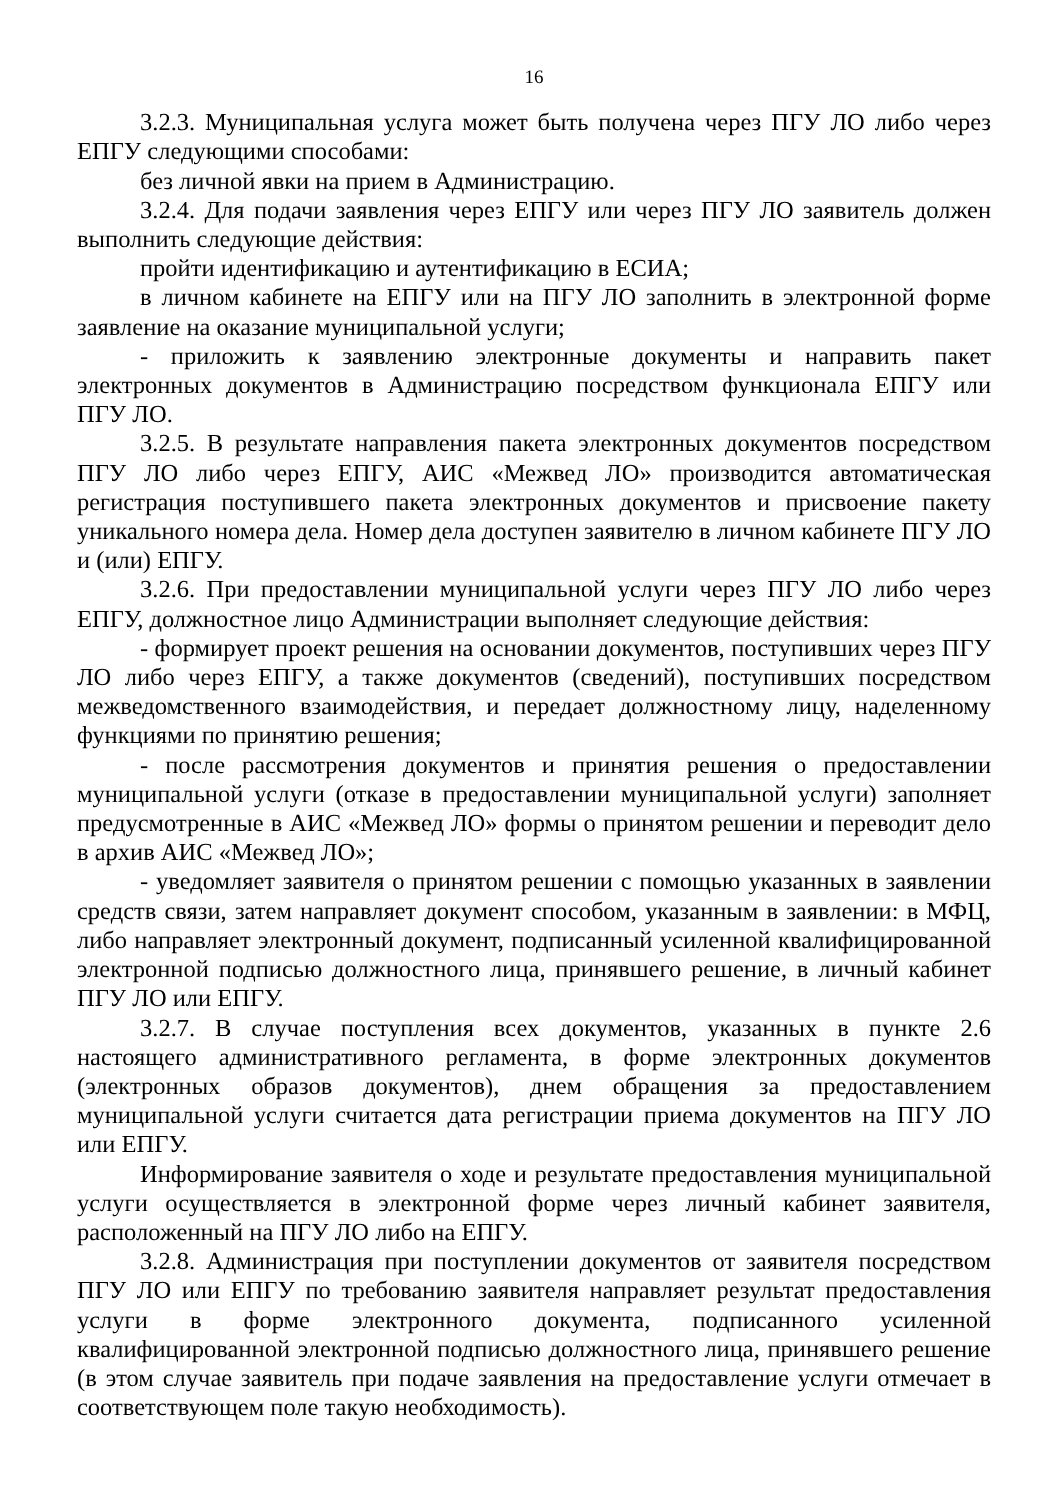16
3.2.3. Муниципальная услуга может быть получена через ПГУ ЛО либо через ЕПГУ следующими способами:
без личной явки на прием в Администрацию.
3.2.4. Для подачи заявления через ЕПГУ или через ПГУ ЛО заявитель должен выполнить следующие действия:
пройти идентификацию и аутентификацию в ЕСИА;
в личном кабинете на ЕПГУ или на ПГУ ЛО заполнить в электронной форме заявление на оказание муниципальной услуги;
- приложить к заявлению электронные документы и направить пакет электронных документов в Администрацию посредством функционала ЕПГУ или ПГУ ЛО.
3.2.5. В результате направления пакета электронных документов посредством ПГУ ЛО либо через ЕПГУ, АИС «Межвед ЛО» производится автоматическая регистрация поступившего пакета электронных документов и присвоение пакету уникального номера дела. Номер дела доступен заявителю в личном кабинете ПГУ ЛО и (или) ЕПГУ.
3.2.6. При предоставлении муниципальной услуги через ПГУ ЛО либо через ЕПГУ, должностное лицо Администрации выполняет следующие действия:
- формирует проект решения на основании документов, поступивших через ПГУ ЛО либо через ЕПГУ, а также документов (сведений), поступивших посредством межведомственного взаимодействия, и передает должностному лицу, наделенному функциями по принятию решения;
- после рассмотрения документов и принятия решения о предоставлении муниципальной услуги (отказе в предоставлении муниципальной услуги) заполняет предусмотренные в АИС «Межвед ЛО» формы о принятом решении и переводит дело в архив АИС «Межвед ЛО»;
- уведомляет заявителя о принятом решении с помощью указанных в заявлении средств связи, затем направляет документ способом, указанным в заявлении: в МФЦ, либо направляет электронный документ, подписанный усиленной квалифицированной электронной подписью должностного лица, принявшего решение, в личный кабинет ПГУ ЛО или ЕПГУ.
3.2.7. В случае поступления всех документов, указанных в пункте 2.6 настоящего административного регламента, в форме электронных документов (электронных образов документов), днем обращения за предоставлением муниципальной услуги считается дата регистрации приема документов на ПГУ ЛО или ЕПГУ.
Информирование заявителя о ходе и результате предоставления муниципальной услуги осуществляется в электронной форме через личный кабинет заявителя, расположенный на ПГУ ЛО либо на ЕПГУ.
3.2.8. Администрация при поступлении документов от заявителя посредством ПГУ ЛО или ЕПГУ по требованию заявителя направляет результат предоставления услуги в форме электронного документа, подписанного усиленной квалифицированной электронной подписью должностного лица, принявшего решение (в этом случае заявитель при подаче заявления на предоставление услуги отмечает в соответствующем поле такую необходимость).